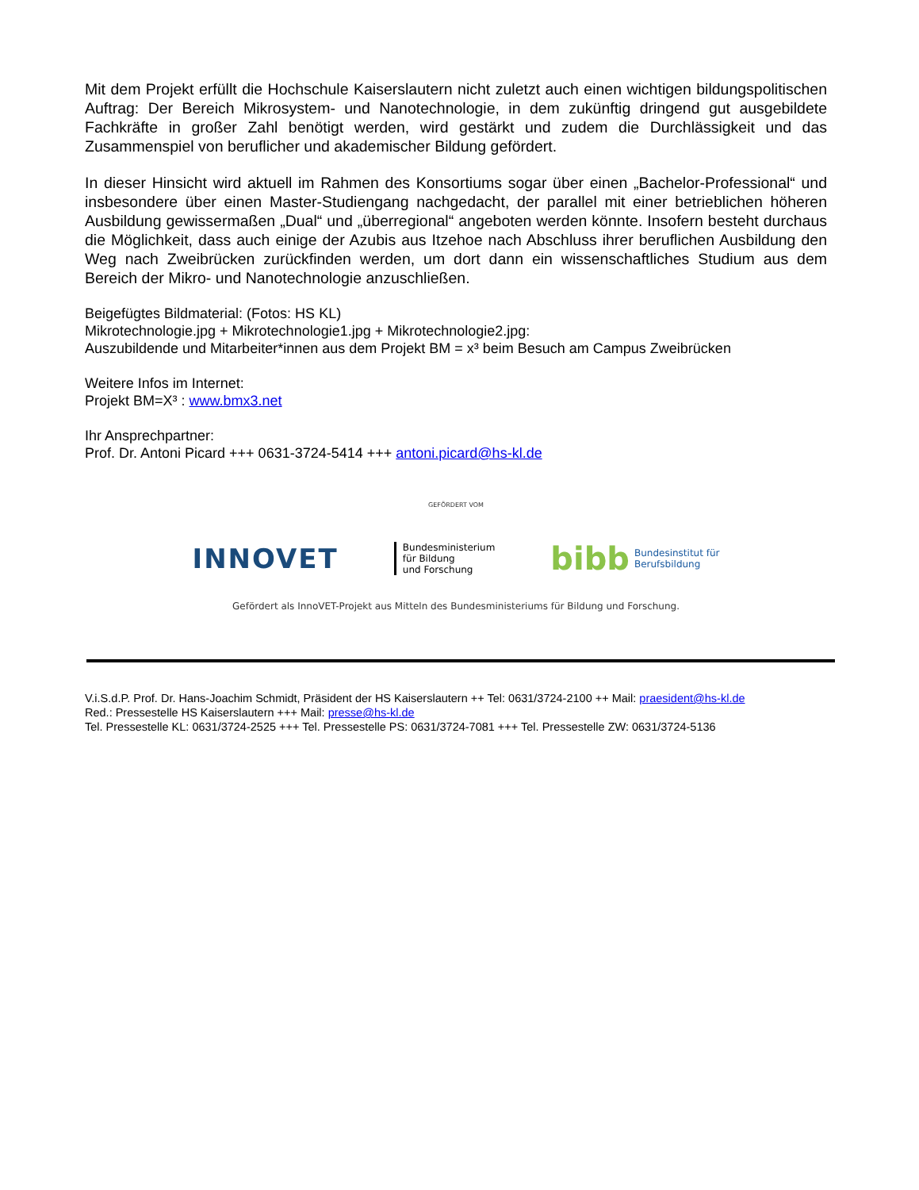Mit dem Projekt erfüllt die Hochschule Kaiserslautern nicht zuletzt auch einen wichtigen bildungspolitischen Auftrag: Der Bereich Mikrosystem- und Nanotechnologie, in dem zukünftig dringend gut ausgebildete Fachkräfte in großer Zahl benötigt werden, wird gestärkt und zudem die Durchlässigkeit und das Zusammenspiel von beruflicher und akademischer Bildung gefördert.
In dieser Hinsicht wird aktuell im Rahmen des Konsortiums sogar über einen „Bachelor-Professional“ und insbesondere über einen Master-Studiengang nachgedacht, der parallel mit einer betrieblichen höheren Ausbildung gewissermaßen „Dual“ und „überregional“ angeboten werden könnte. Insofern besteht durchaus die Möglichkeit, dass auch einige der Azubis aus Itzehoe nach Abschluss ihrer beruflichen Ausbildung den Weg nach Zweibrücken zurückfinden werden, um dort dann ein wissenschaftliches Studium aus dem Bereich der Mikro- und Nanotechnologie anzuschließen.
Beigefügtes Bildmaterial: (Fotos: HS KL)
Mikrotechnologie.jpg + Mikrotechnologie1.jpg + Mikrotechnologie2.jpg:
Auszubildende und Mitarbeiter*innen aus dem Projekt BM = x³ beim Besuch am Campus Zweibrücken
Weitere Infos im Internet:
Projekt BM=X³ : www.bmx3.net
Ihr Ansprechpartner:
Prof. Dr. Antoni Picard +++ 0631-3724-5414 +++ antoni.picard@hs-kl.de
GEFÖRDERT VOM
INNOVET
Bundesministerium
für Bildung
und Forschung
bibb Bundesinstitut für
Berufsbildung
Gefördert als InnoVET-Projekt aus Mitteln des Bundesministeriums für Bildung und Forschung.
V.i.S.d.P. Prof. Dr. Hans-Joachim Schmidt, Präsident der HS Kaiserslautern ++ Tel: 0631/3724-2100 ++ Mail: praesident@hs-kl.de
Red.: Pressestelle HS Kaiserslautern +++ Mail: presse@hs-kl.de
Tel. Pressestelle KL: 0631/3724-2525 +++ Tel. Pressestelle PS: 0631/3724-7081 +++ Tel. Pressestelle ZW: 0631/3724-5136